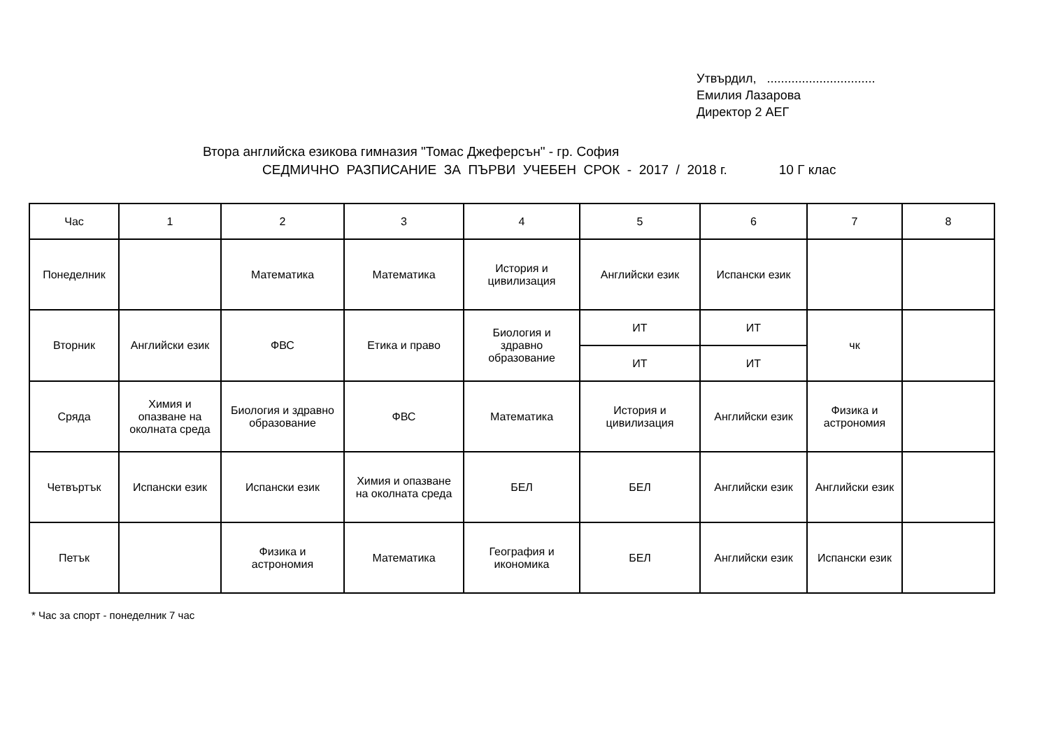Утвърдил, ...............................
Емилия Лазарова
Директор 2 АЕГ
Втора английска езикова гимназия "Томас Джеферсън" - гр. София
СЕДМИЧНО РАЗПИСАНИЕ ЗА ПЪРВИ УЧЕБЕН СРОК - 2017 / 2018 г. 10 Г клас
| Час | 1 | 2 | 3 | 4 | 5 | 6 | 7 | 8 |
| Понеделник | | Математика | Математика | История и цивилизация | Английски език | Испански език | | |
| Вторник | Английски език | ФВС | Етика и право | Биология и здравно образование | ИТ | ИТ | чк | |
| | | | | | ИТ | ИТ | | |
| Сряда | Химия и опазване на околната среда | Биология и здравно образование | ФВС | Математика | История и цивилизация | Английски език | Физика и астрономия | |
| Четвъртък | Испански език | Испански език | Химия и опазване на околната среда | БЕЛ | БЕЛ | Английски език | Английски език | |
| Петък | | Физика и астрономия | Математика | География и икономика | БЕЛ | Английски език | Испански език | |
* Час за спорт - понеделник 7 час